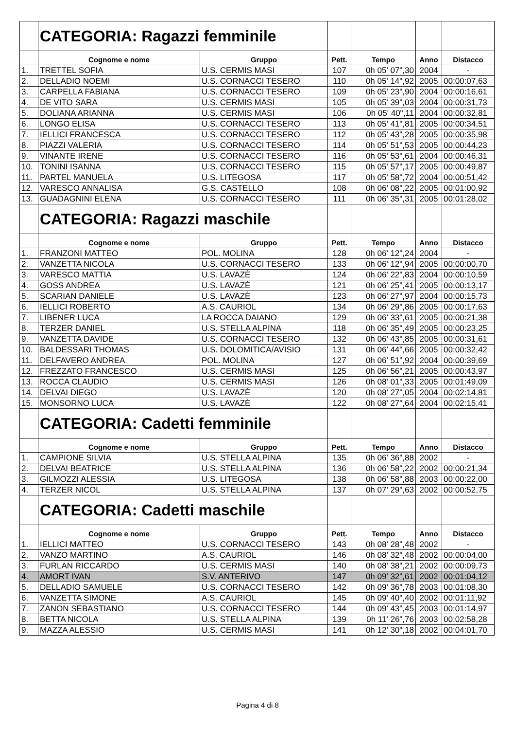| | CATEGORIA: Ragazzi femminile | | | | | |
| | Cognome e nome | Gruppo | Pett. | Tempo | Anno | Distacco |
| 1. | TRETTEL SOFIA | U.S. CERMIS MASI | 107 | 0h 05' 07",30 | 2004 | - |
| 2. | DELLADIO NOEMI | U.S. CORNACCI TESERO | 110 | 0h 05' 14",92 | 2005 | 00:00:07,63 |
| 3. | CARPELLA FABIANA | U.S. CORNACCI TESERO | 109 | 0h 05' 23",90 | 2004 | 00:00:16,61 |
| 4. | DE VITO SARA | U.S. CERMIS MASI | 105 | 0h 05' 39",03 | 2004 | 00:00:31,73 |
| 5. | DOLIANA ARIANNA | U.S. CERMIS MASI | 106 | 0h 05' 40",11 | 2004 | 00:00:32,81 |
| 6. | LONGO ELISA | U.S. CORNACCI TESERO | 113 | 0h 05' 41",81 | 2005 | 00:00:34,51 |
| 7. | IELLICI FRANCESCA | U.S. CORNACCI TESERO | 112 | 0h 05' 43",28 | 2005 | 00:00:35,98 |
| 8. | PIAZZI VALERIA | U.S. CORNACCI TESERO | 114 | 0h 05' 51",53 | 2005 | 00:00:44,23 |
| 9. | VINANTE IRENE | U.S. CORNACCI TESERO | 116 | 0h 05' 53",61 | 2004 | 00:00:46,31 |
| 10. | TONINI ISANNA | U.S. CORNACCI TESERO | 115 | 0h 05' 57",17 | 2005 | 00:00:49,87 |
| 11. | PARTEL MANUELA | U.S. LITEGOSA | 117 | 0h 05' 58",72 | 2004 | 00:00:51,42 |
| 12. | VARESCO ANNALISA | G.S. CASTELLO | 108 | 0h 06' 08",22 | 2005 | 00:01:00,92 |
| 13. | GUADAGNINI ELENA | U.S. CORNACCI TESERO | 111 | 0h 06' 35",31 | 2005 | 00:01:28,02 |
| | CATEGORIA: Ragazzi maschile | | | | | |
| | Cognome e nome | Gruppo | Pett. | Tempo | Anno | Distacco |
| 1. | FRANZONI MATTEO | POL. MOLINA | 128 | 0h 06' 12",24 | 2004 | - |
| 2. | VANZETTA NICOLA | U.S. CORNACCI TESERO | 133 | 0h 06' 12",94 | 2005 | 00:00:00,70 |
| 3. | VARESCO MATTIA | U.S. LAVAZÈ | 124 | 0h 06' 22",83 | 2004 | 00:00:10,59 |
| 4. | GOSS ANDREA | U.S. LAVAZÈ | 121 | 0h 06' 25",41 | 2005 | 00:00:13,17 |
| 5. | SCARIAN DANIELE | U.S. LAVAZÈ | 123 | 0h 06' 27",97 | 2004 | 00:00:15,73 |
| 6. | IELLICI ROBERTO | A.S. CAURIOL | 134 | 0h 06' 29",86 | 2005 | 00:00:17,63 |
| 7. | LIBENER LUCA | LA ROCCA DAIANO | 129 | 0h 06' 33",61 | 2005 | 00:00:21,38 |
| 8. | TERZER DANIEL | U.S. STELLA ALPINA | 118 | 0h 06' 35",49 | 2005 | 00:00:23,25 |
| 9. | VANZETTA DAVIDE | U.S. CORNACCI TESERO | 132 | 0h 06' 43",85 | 2005 | 00:00:31,61 |
| 10. | BALDESSARI THOMAS | U.S. DOLOMITICA/AVISIO | 131 | 0h 06' 44",66 | 2005 | 00:00:32,42 |
| 11. | DELFAVERO ANDREA | POL. MOLINA | 127 | 0h 06' 51",92 | 2004 | 00:00:39,69 |
| 12. | FREZZATO FRANCESCO | U.S. CERMIS MASI | 125 | 0h 06' 56",21 | 2005 | 00:00:43,97 |
| 13. | ROCCA CLAUDIO | U.S. CERMIS MASI | 126 | 0h 08' 01",33 | 2005 | 00:01:49,09 |
| 14. | DELVAI DIEGO | U.S. LAVAZÈ | 120 | 0h 08' 27",05 | 2004 | 00:02:14,81 |
| 15. | MONSORNO LUCA | U.S. LAVAZÈ | 122 | 0h 08' 27",64 | 2004 | 00:02:15,41 |
| | CATEGORIA: Cadetti femminile | | | | | |
| | Cognome e nome | Gruppo | Pett. | Tempo | Anno | Distacco |
| 1. | CAMPIONE SILVIA | U.S. STELLA ALPINA | 135 | 0h 06' 36",88 | 2002 | - |
| 2. | DELVAI BEATRICE | U.S. STELLA ALPINA | 136 | 0h 06' 58",22 | 2002 | 00:00:21,34 |
| 3. | GILMOZZI ALESSIA | U.S. LITEGOSA | 138 | 0h 06' 58",88 | 2003 | 00:00:22,00 |
| 4. | TERZER NICOL | U.S. STELLA ALPINA | 137 | 0h 07' 29",63 | 2002 | 00:00:52,75 |
| | CATEGORIA: Cadetti maschile | | | | | |
| | Cognome e nome | Gruppo | Pett. | Tempo | Anno | Distacco |
| 1. | IELLICI MATTEO | U.S. CORNACCI TESERO | 143 | 0h 08' 28",48 | 2002 | - |
| 2. | VANZO MARTINO | A.S. CAURIOL | 146 | 0h 08' 32",48 | 2002 | 00:00:04,00 |
| 3. | FURLAN RICCARDO | U.S. CERMIS MASI | 140 | 0h 08' 38",21 | 2002 | 00:00:09,73 |
| 4. | AMORT IVAN | S.V. ANTERIVO | 147 | 0h 09' 32",61 | 2002 | 00:01:04,12 |
| 5. | DELLADIO SAMUELE | U.S. CORNACCI TESERO | 142 | 0h 09' 36",78 | 2003 | 00:01:08,30 |
| 6. | VANZETTA SIMONE | A.S. CAURIOL | 145 | 0h 09' 40",40 | 2002 | 00:01:11,92 |
| 7. | ZANON SEBASTIANO | U.S. CORNACCI TESERO | 144 | 0h 09' 43",45 | 2003 | 00:01:14,97 |
| 8. | BETTA NICOLA | U.S. STELLA ALPINA | 139 | 0h 11' 26",76 | 2003 | 00:02:58,28 |
| 9. | MAZZA ALESSIO | U.S. CERMIS MASI | 141 | 0h 12' 30",18 | 2002 | 00:04:01,70 |
Pagina 4 di 8